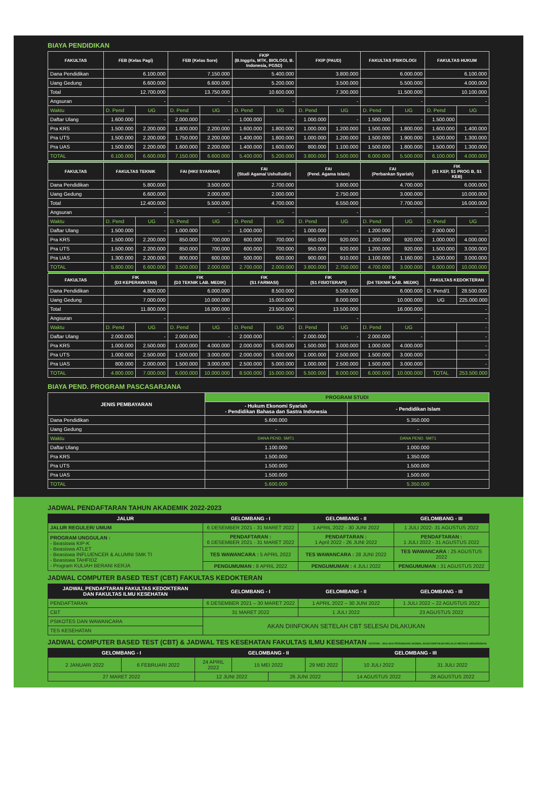BIAYA PENDIDIKAN
| FAKULTAS | FEB (Kelas Pagi) | | FEB (Kelas Sore) | | FKIP (B.Inggris, MTK, BIOLOGI, B. Indonesia, PGSD) | | FKIP (PAUD) | | FAKULTAS PSIKOLOGI | | FAKULTAS HUKUM | |
| --- | --- | --- | --- | --- | --- | --- | --- | --- | --- | --- | --- | --- |
| Dana Pendidikan | 6.100.000 | | 7.150.000 | | 5.400.000 | | 3.800.000 | | 6.000.000 | | 6.100.000 | |
| Uang Gedung | 6.600.000 | | 6.600.000 | | 5.200.000 | | 3.500.000 | | 5.500.000 | | 4.000.000 | |
| Total | 12.700.000 | | 13.750.000 | | 10.600.000 | | 7.300.000 | | 11.500.000 | | 10.100.000 | |
| Angsuran | - | | - | | - | | - | | - | | - | |
| Waktu | D. Pend | UG | D. Pend | UG | D. Pend | UG | D. Pend | UG | D. Pend | UG | D. Pend | UG |
| Daftar Ulang | 1.600.000 | - | 2.000.000 | - | 1.000.000 | - | 1.000.000 | - | 1.500.000 | - | 1.500.000 | |
| Pra KRS | 1.500.000 | 2.200.000 | 1.800.000 | 2.200.000 | 1.600.000 | 1.800.000 | 1.000.000 | 1.200.000 | 1.500.000 | 1.800.000 | 1.600.000 | 1.400.000 |
| Pra UTS | 1.500.000 | 2.200.000 | 1.750.000 | 2.200.000 | 1.400.000 | 1.800.000 | 1.000.000 | 1.200.000 | 1.500.000 | 1.900.000 | 1.500.000 | 1.300.000 |
| Pra UAS | 1.500.000 | 2.200.000 | 1.600.000 | 2.200.000 | 1.400.000 | 1.600.000 | 800.000 | 1.100.000 | 1.500.000 | 1.800.000 | 1.500.000 | 1.300.000 |
| TOTAL | 6.100.000 | 6.600.000 | 7.150.000 | 6.600.000 | 5.400.000 | 5.200.000 | 3.800.000 | 3.500.000 | 6.000.000 | 5.500.000 | 6.100.000 | 4.000.000 |
| FAKULTAS | FAKULTAS TEKNIK | | FAI (HKI/ SYARIAH) | | FAI (Studi Agama/ Ushulludin) | | FAI (Pend. Agama Islam) | | FAI (Perbankan Syariah) | | FIK (S1 KEP, S1 PROG B, S1 KEB) | |
| Dana Pendidikan | 5.800.000 | | 3.500.000 | | 2.700.000 | | 3.800.000 | | 4.700.000 | | 6.000.000 | |
| Uang Gedung | 6.600.000 | | 2.000.000 | | 2.000.000 | | 2.750.000 | | 3.000.000 | | 10.000.000 | |
| Total | 12.400.000 | | 5.500.000 | | 4.700.000 | | 6.550.000 | | 7.700.000 | | 16.000.000 | |
| Angsuran | - | | - | | - | | - | | - | | - | |
| Waktu | D. Pend | UG | D. Pend | UG | D. Pend | UG | D. Pend | UG | D. Pend | UG | D. Pend | UG |
| Daftar Ulang | 1.500.000 | - | 1.000.000 | - | 1.000.000 | - | 1.000.000 | - | 1.200.000 | - | 2.000.000 | - |
| Pra KRS | 1.500.000 | 2.200.000 | 850.000 | 700.000 | 600.000 | 700.000 | 950.000 | 920.000 | 1.200.000 | 920.000 | 1.000.000 | 4.000.000 |
| Pra UTS | 1.500.000 | 2.200.000 | 850.000 | 700.000 | 600.000 | 700.000 | 950.000 | 920.000 | 1.200.000 | 920.000 | 1.500.000 | 3.000.000 |
| Pra UAS | 1.300.000 | 2.200.000 | 800.000 | 600.000 | 500.000 | 600.000 | 900.000 | 910.000 | 1.100.000 | 1.160.000 | 1.500.000 | 3.000.000 |
| TOTAL | 5.800.000 | 6.600.000 | 3.500.000 | 2.000.000 | 2.700.000 | 2.000.000 | 3.800.000 | 2.750.000 | 4.700.000 | 3.000.000 | 6.000.000 | 10.000.000 |
| FAKULTAS | FIK (D3 KEPERAWATAN) | | FIK (D3 TEKNIK LAB. MEDIK) | | FIK (S1 FARMASI) | | FIK (S1 FISIOTERAPI) | | FIK (D4 TEKNIK LAB. MEDIK) | | FAKULTAS KEDOKTERAN | |
| Dana Pendidikan | 4.800.000 | | 6.000.000 | | 8.500.000 | | 5.500.000 | | 6.000.000 | | D. Pend/1 | 28.500.000 |
| Uang Gedung | 7.000.000 | | 10.000.000 | | 15.000.000 | | 8.000.000 | | 10.000.000 | | UG | 225.000.000 |
| Total | 11.800.000 | | 16.000.000 | | 23.500.000 | | 13.500.000 | | 16.000.000 | | - | |
| Angsuran | - | | - | | - | | - | | - | | - | |
| Waktu | D. Pend | UG | D. Pend | UG | D. Pend | UG | D. Pend | UG | D. Pend | UG | | - |
| Daftar Ulang | 2.000.000 | - | 2.000.000 | - | 2.000.000 | - | 2.000.000 | - | 2.000.000 | - | | - |
| Pra KRS | 1.000.000 | 2.500.000 | 1.000.000 | 4.000.000 | 2.000.000 | 5.000.000 | 1.500.000 | 3.000.000 | 1.000.000 | 4.000.000 | | - |
| Pra UTS | 1.000.000 | 2.500.000 | 1.500.000 | 3.000.000 | 2.000.000 | 5.000.000 | 1.000.000 | 2.500.000 | 1.500.000 | 3.000.000 | | - |
| Pra UAS | 800.000 | 2.000.000 | 1.500.000 | 3.000.000 | 2.500.000 | 5.000.000 | 1.000.000 | 2.500.000 | 1.500.000 | 3.000.000 | | - |
| TOTAL | 4.800.000 | 7.000.000 | 6.000.000 | 10.000.000 | 8.500.000 | 15.000.000 | 5.500.000 | 8.000.000 | 6.000.000 | 10.000.000 | TOTAL | 253.500.000 |
BIAYA PEND. PROGRAM PASCASARJANA
| JENIS PEMBAYARAN | PROGRAM STUDI | |
| --- | --- | --- |
| | - Hukum Ekonomi Syariah - Pendidikan Bahasa dan Sastra Indonesia | - Pendidikan Islam |
| Dana Pendidikan | 5.600.000 | 5.350.000 |
| Uang Gedung | - | - |
| Waktu | DANA PEND. SMT1 | DANA PEND. SMT1 |
| Daftar Ulang | 1.100.000 | 1.000.000 |
| Pra KRS | 1.500.000 | 1.350.000 |
| Pra UTS | 1.500.000 | 1.500.000 |
| Pra UAS | 1.500.000 | 1.500.000 |
| TOTAL | 5.600.000 | 5.350.000 |
JADWAL PENDAFTARAN TAHUN AKADEMIK 2022-2023
| JALUR | GELOMBANG - I | GELOMBANG - II | GELOMBANG - III |
| --- | --- | --- | --- |
| JALUR REGULER/ UMUM | 6 DESEMBER 2021 - 31 MARET 2022 | 1 APRIL 2022 - 30 JUNI 2022 | 1 JULI 2022- 31 AGUSTUS 2022 |
| PROGRAM UNGGULAN : - Beasiswa KIP-K - Beasiswa ATLET - Beasiswa INFLUENCER & ALUMNI SMK TI - Beasiswa TAHFIDZ - Program KULIAH BERANI KERJA | PENDAFTARAN : 6 DESEMBER 2021 - 31 MARET 2022 | PENDAFTARAN : 1 April 2022 - 26 JUNI 2022 | PENDAFTARAN : 1 JULI 2022 - 31 AGUSTUS 2022 |
| | TES WAWANCARA : 5 APRIL 2022 | TES WAWANCARA : 28 JUNI 2022 | TES WAWANCARA : 25 AGUSTUS 2022 |
| | PENGUMUMAN : 8 APRIL 2022 | PENGUMUMAN : 4 JULI 2022 | PENGUMUMAN : 31 AGUSTUS 2022 |
JADWAL COMPUTER BASED TEST (CBT) FAKULTAS KEDOKTERAN
| JADWAL PENDAFTARAN FAKULTAS KEDOKTERAN DAN FAKULTAS ILMU KESEHATAN | GELOMBANG - I | GELOMBANG - II | GELOMBANG - III |
| --- | --- | --- | --- |
| PENDAFTARAN | 6 DESEMBER 2021 – 30 MARET 2022 | 1 APRIL 2022 – 30 JUNI 2022 | 1 JULI 2022 – 22 AGUSTUS 2022 |
| CBT | 31 MARET 2022 | 1 JULI 2022 | 23 AGUSTUS 2022 |
| PSIKOTES DAN WAWANCARA | AKAN DIINFOKAN SETELAH CBT SELESAI DILAKUKAN | | |
| TES KESEHATAN | | | |
JADWAL COMPUTER BASED TEST (CBT) & JADWAL TES KESEHATAN FAKULTAS ILMU KESEHATAN CATATAN : JIKA ADA PERUBAHAN JADWAL AKAN DIINFOKAN MELALUI MEDSOS UMSURABAYA
| GELOMBANG - I | | GELOMBANG - II | | | | GELOMBANG - III | |
| --- | --- | --- | --- | --- | --- | --- | --- |
| 2 JANUARI 2022 | 6 FEBRUARI 2022 | 24 APRIL 2022 | 15 MEI 2022 | | 29 MEI 2022 | 10 JULI 2022 | 31 JULI 2022 |
| 27 MARET 2022 | | 12 JUNI 2022 | | 26 JUNI 2022 | | 14 AGUSTUS 2022 | 28 AGUSTUS 2022 |